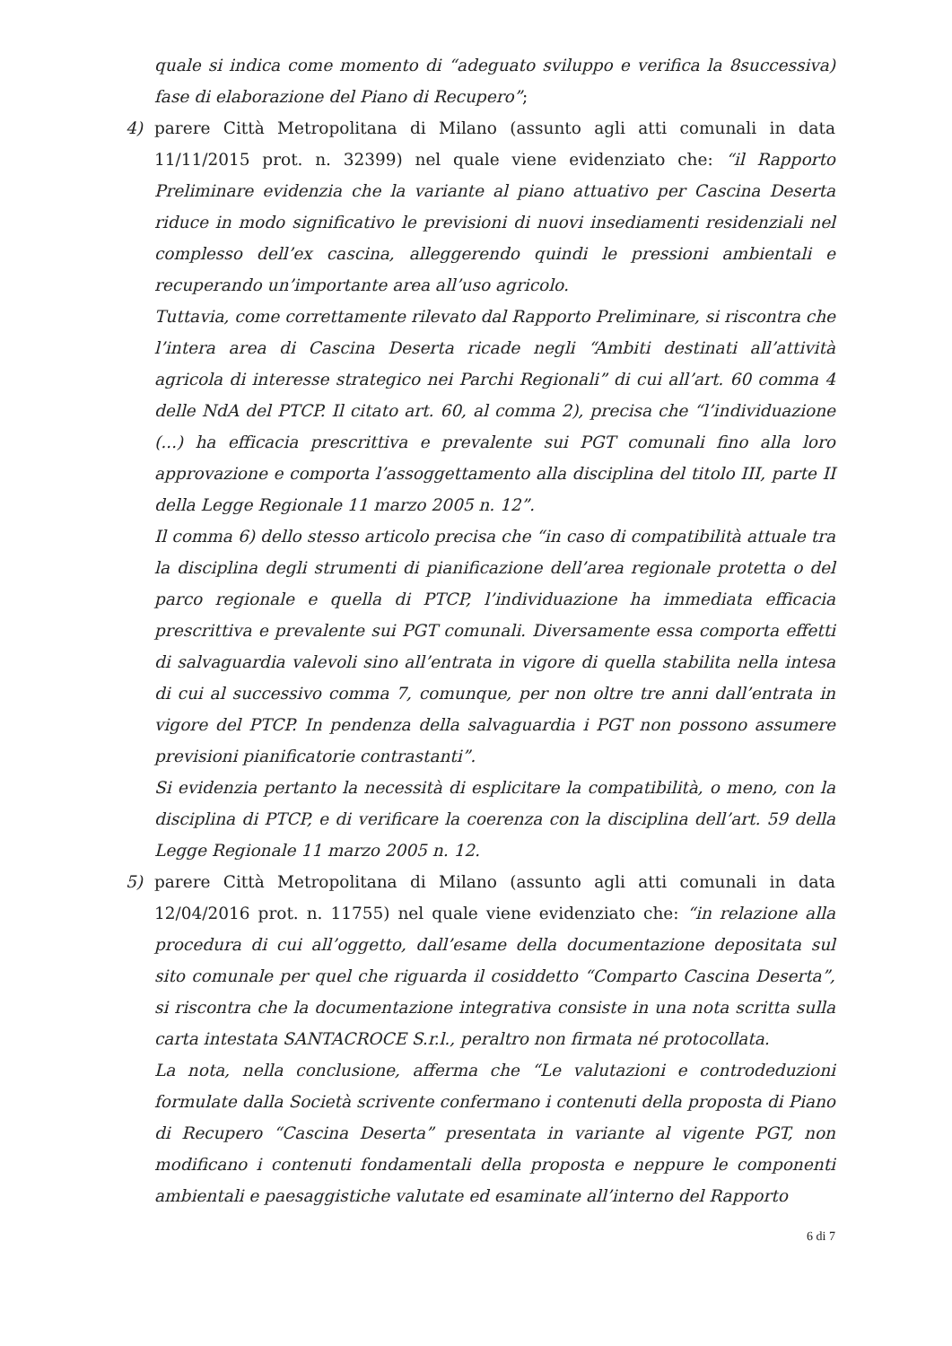quale si indica come momento di “adeguato sviluppo e verifica la 8successiva) fase di elaborazione del Piano di Recupero”;
4) parere Città Metropolitana di Milano (assunto agli atti comunali in data 11/11/2015 prot. n. 32399) nel quale viene evidenziato che: “il Rapporto Preliminare evidenzia che la variante al piano attuativo per Cascina Deserta riduce in modo significativo le previsioni di nuovi insediamenti residenziali nel complesso dell’ex cascina, alleggerendo quindi le pressioni ambientali e recuperando un’importante area all’uso agricolo.
Tuttavia, come correttamente rilevato dal Rapporto Preliminare, si riscontra che l’intera area di Cascina Deserta ricade negli “Ambiti destinati all’attività agricola di interesse strategico nei Parchi Regionali” di cui all’art. 60 comma 4 delle NdA del PTCP. Il citato art. 60, al comma 2), precisa che “l’individuazione (...) ha efficacia prescrittiva e prevalente sui PGT comunali fino alla loro approvazione e comporta l’assoggettamento alla disciplina del titolo III, parte II della Legge Regionale 11 marzo 2005 n. 12”.
Il comma 6) dello stesso articolo precisa che “in caso di compatibilità attuale tra la disciplina degli strumenti di pianificazione dell’area regionale protetta o del parco regionale e quella di PTCP, l’individuazione ha immediata efficacia prescrittiva e prevalente sui PGT comunali. Diversamente essa comporta effetti di salvaguardia valevoli sino all’entrata in vigore di quella stabilita nella intesa di cui al successivo comma 7, comunque, per non oltre tre anni dall’entrata in vigore del PTCP. In pendenza della salvaguardia i PGT non possono assumere previsioni pianificatorie contrastanti”.
Si evidenzia pertanto la necessità di esplicitare la compatibilità, o meno, con la disciplina di PTCP, e di verificare la coerenza con la disciplina dell’art. 59 della Legge Regionale 11 marzo 2005 n. 12.
5) parere Città Metropolitana di Milano (assunto agli atti comunali in data 12/04/2016 prot. n. 11755) nel quale viene evidenziato che: “in relazione alla procedura di cui all’oggetto, dall’esame della documentazione depositata sul sito comunale per quel che riguarda il cosiddetto “Comparto Cascina Deserta”, si riscontra che la documentazione integrativa consiste in una nota scritta sulla carta intestata SANTACROCE S.r.l., peraltro non firmata né protocollata.
La nota, nella conclusione, afferma che “Le valutazioni e controdeduzioni formulate dalla Società scrivente confermano i contenuti della proposta di Piano di Recupero “Cascina Deserta” presentata in variante al vigente PGT, non modificano i contenuti fondamentali della proposta e neppure le componenti ambientali e paesaggistiche valutate ed esaminate all’interno del Rapporto
6 di 7